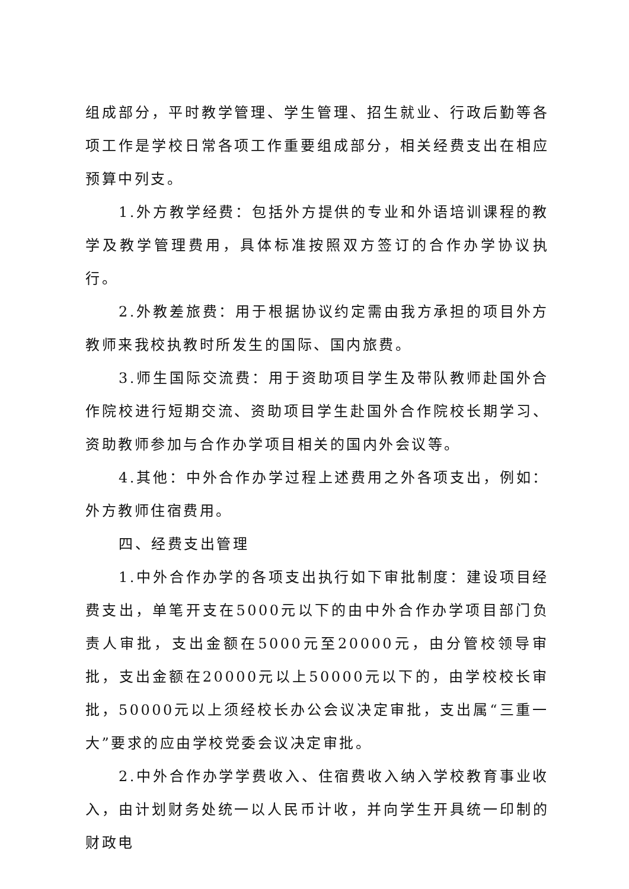组成部分，平时教学管理、学生管理、招生就业、行政后勤等各项工作是学校日常各项工作重要组成部分，相关经费支出在相应预算中列支。
1.外方教学经费：包括外方提供的专业和外语培训课程的教学及教学管理费用，具体标准按照双方签订的合作办学协议执行。
2.外教差旅费：用于根据协议约定需由我方承担的项目外方教师来我校执教时所发生的国际、国内旅费。
3.师生国际交流费：用于资助项目学生及带队教师赴国外合作院校进行短期交流、资助项目学生赴国外合作院校长期学习、资助教师参加与合作办学项目相关的国内外会议等。
4.其他：中外合作办学过程上述费用之外各项支出，例如：外方教师住宿费用。
四、经费支出管理
1.中外合作办学的各项支出执行如下审批制度：建设项目经费支出，单笔开支在5000元以下的由中外合作办学项目部门负责人审批，支出金额在5000元至20000元，由分管校领导审批，支出金额在20000元以上50000元以下的，由学校校长审批，50000元以上须经校长办公会议决定审批，支出属“三重一大”要求的应由学校党委会议决定审批。
2.中外合作办学学费收入、住宿费收入纳入学校教育事业收入，由计划财务处统一以人民币计收，并向学生开具统一印制的财政电